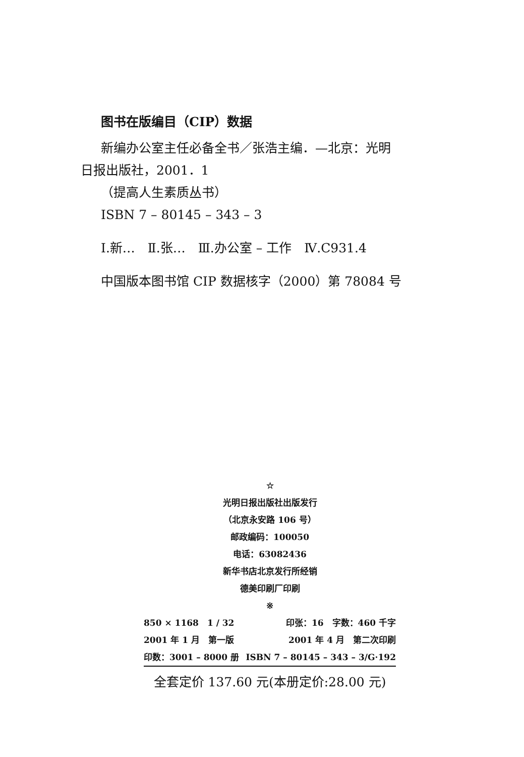图书在版编目（CIP）数据
新编办公室主任必备全书／张浩主编．—北京：光明
日报出版社，2001．1
（提高人生素质丛书）
ISBN 7 – 80145 – 343 – 3
Ⅰ.新…　Ⅱ.张…　Ⅲ.办公室 – 工作　Ⅳ.C931.4
中国版本图书馆 CIP 数据核字（2000）第 78084 号
☆
光明日报出版社出版发行
（北京永安路 106 号）
邮政编码：100050
电话：63082436
新华书店北京发行所经销
德美印刷厂印刷
※
850 × 1168　1 / 32 印张：16　字数：460 千字
2001 年 1 月　第一版 2001 年 4 月　第二次印刷
印数：3001 – 8000 册 ISBN 7 – 80145 – 343 – 3/G·192
全套定价 137.60 元(本册定价:28.00 元)